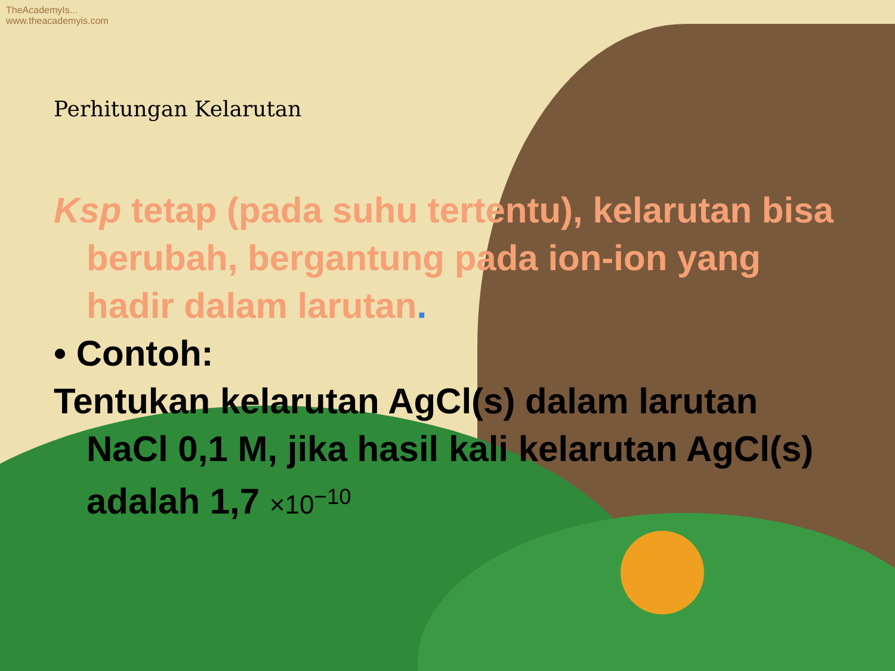TheAcademyIs...
www.theacademyis.com
Perhitungan Kelarutan
Ksp tetap (pada suhu tertentu), kelarutan bisa berubah, bergantung pada ion-ion yang hadir dalam larutan.
• Contoh:
Tentukan kelarutan AgCl(s) dalam larutan NaCl 0,1 M, jika hasil kali kelarutan AgCl(s) adalah 1,7 ×10<sup>−10</sup>